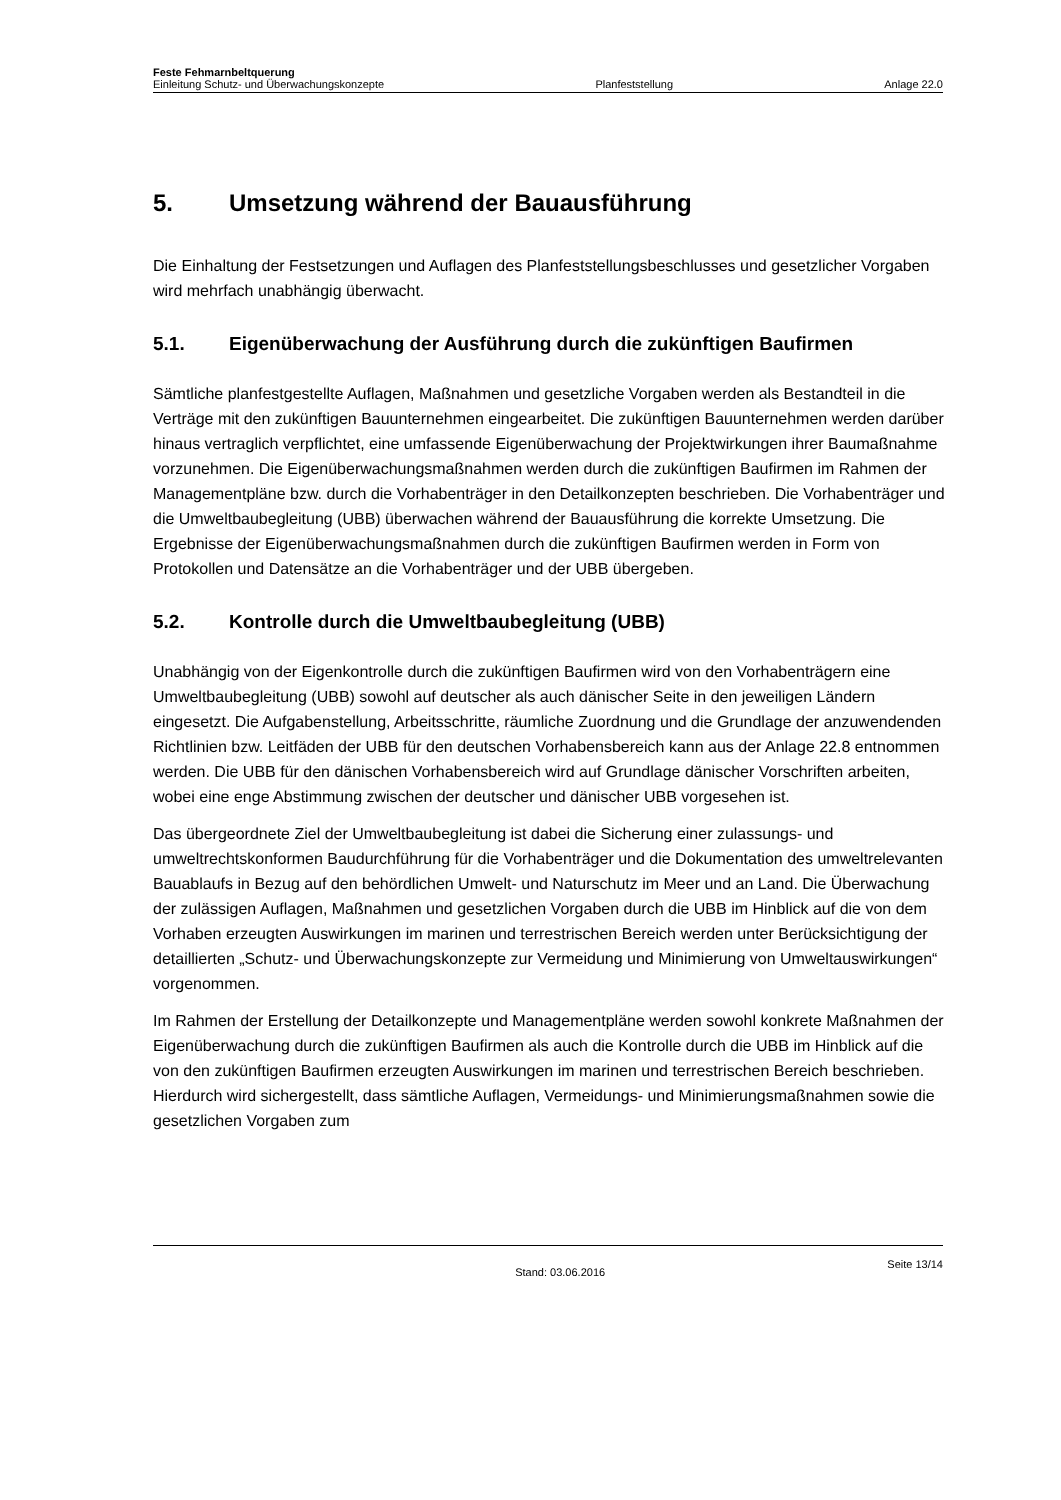Feste Fehmarnbeltquerung
Einleitung Schutz- und Überwachungskonzepte Planfeststellung Anlage 22.0
5. Umsetzung während der Bauausführung
Die Einhaltung der Festsetzungen und Auflagen des Planfeststellungsbeschlusses und gesetzlicher Vorgaben wird mehrfach unabhängig überwacht.
5.1. Eigenüberwachung der Ausführung durch die zukünftigen Baufirmen
Sämtliche planfestgestellte Auflagen, Maßnahmen und gesetzliche Vorgaben werden als Bestandteil in die Verträge mit den zukünftigen Bauunternehmen eingearbeitet. Die zukünftigen Bauunternehmen werden darüber hinaus vertraglich verpflichtet, eine umfassende Eigenüberwachung der Projektwirkungen ihrer Baumaßnahme vorzunehmen. Die Eigenüberwachungsmaßnahmen werden durch die zukünftigen Baufirmen im Rahmen der Managementpläne bzw. durch die Vorhabenträger in den Detailkonzepten beschrieben. Die Vorhabenträger und die Umweltbaubegleitung (UBB) überwachen während der Bauausführung die korrekte Umsetzung. Die Ergebnisse der Eigenüberwachungsmaßnahmen durch die zukünftigen Baufirmen werden in Form von Protokollen und Datensätze an die Vorhabenträger und der UBB übergeben.
5.2. Kontrolle durch die Umweltbaubegleitung (UBB)
Unabhängig von der Eigenkontrolle durch die zukünftigen Baufirmen wird von den Vorhabenträgern eine Umweltbaubegleitung (UBB) sowohl auf deutscher als auch dänischer Seite in den jeweiligen Ländern eingesetzt. Die Aufgabenstellung, Arbeitsschritte, räumliche Zuordnung und die Grundlage der anzuwendenden Richtlinien bzw. Leitfäden der UBB für den deutschen Vorhabensbereich kann aus der Anlage 22.8 entnommen werden. Die UBB für den dänischen Vorhabensbereich wird auf Grundlage dänischer Vorschriften arbeiten, wobei eine enge Abstimmung zwischen der deutscher und dänischer UBB vorgesehen ist.
Das übergeordnete Ziel der Umweltbaubegleitung ist dabei die Sicherung einer zulassungs- und umweltrechtskonformen Baudurchführung für die Vorhabenträger und die Dokumentation des umweltrelevanten Bauablaufs in Bezug auf den behördlichen Umwelt- und Naturschutz im Meer und an Land. Die Überwachung der zulässigen Auflagen, Maßnahmen und gesetzlichen Vorgaben durch die UBB im Hinblick auf die von dem Vorhaben erzeugten Auswirkungen im marinen und terrestrischen Bereich werden unter Berücksichtigung der detaillierten „Schutz- und Überwachungskonzepte zur Vermeidung und Minimierung von Umweltauswirkungen“ vorgenommen.
Im Rahmen der Erstellung der Detailkonzepte und Managementpläne werden sowohl konkrete Maßnahmen der Eigenüberwachung durch die zukünftigen Baufirmen als auch die Kontrolle durch die UBB im Hinblick auf die von den zukünftigen Baufirmen erzeugten Auswirkungen im marinen und terrestrischen Bereich beschrieben. Hierdurch wird sichergestellt, dass sämtliche Auflagen, Vermeidungs- und Minimierungsmaßnahmen sowie die gesetzlichen Vorgaben zum
Stand: 03.06.2016 Seite 13/14